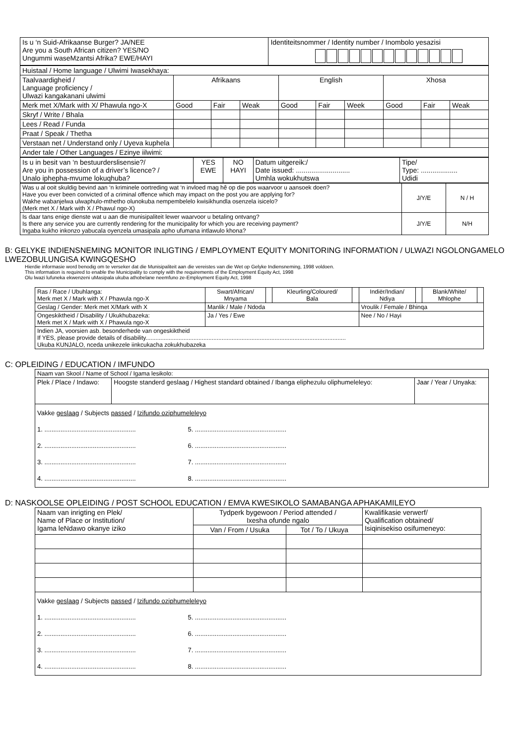| Is u ‘n Suid-Afrikaanse Burger? JA/NEE Are you a South African citizen? YES/NO Ungummi waseMzantsi Afrika? EWE/HAYI | Identiteitsnommer / Identity number / Inombolo yesazisi |
| Huistaal / Home language / Ulwimi Iwasekhaya: | | | | | | | | | |
| Taalvaardigheid / Language proficiency / Ulwazi kangakanani ulwimi | Afrikaans | | | English | | | Xhosa | | |
| Merk met X/Mark with X/ Phawula ngo-X | Good | Fair | Weak | Good | Fair | Week | Good | Fair | Weak |
| Skryf / Write / Bhala | | | | | | | | | |
| Lees / Read / Funda | | | | | | | | | |
| Praat / Speak / Thetha | | | | | | | | | |
| Verstaan net / Understand only / Uyeva kuphela | | | | | | | | | |
| Ander tale / Other Languages / Ezinye iilwimi: | | | | | | | | | |
| Is u in besit van ‘n bestuurderslisensie?/ Are you in possession of a driver’s licence? / Unalo iphepha-mvume lokuqhuba? | YES EWE | NO HAYI | Datum uitgereik:/ Date issued: ............................ Umhla wokukhutswa | Tipe/ Type: ................... Udidi |
| Was u al ooit skuldig bevind aan ‘n kriminele oortreding wat ‘n invloed mag hê op die pos waarvoor u aansoek doen? Have you ever been convicted of a criminal offence which may impact on the post you are applying for? Wakhe wabanjelwa ulwaphulo-mthetho olunokuba nempembelelo kwisikhundla osenzela isicelo? (Merk met X / Mark with X / Phawul ngo-X) | J/Y/E | N / H |
| Is daar tans enige dienste wat u aan die munisipaliteit lewer waarvoor u betaling ontvang? Is there any service you are currently rendering for the municipality for which you are receiving payment? Ingaba kukho inkonzo yabucala oyenzela umasipala apho ufumana intlawulo khona? | J/Y/E | N/H |
B: GELYKE INDIENSNEMING MONITOR INLIGTING / EMPLOYMENT EQUITY MONITORING INFORMATION / ULWAZI NGOLONGAMELO LWEZOBULUNGISA KWINGQESHO
Hierdie informasie word benodig om te verseker dat die Munisipaliteit aan die vereistes van die Wet op Gelyke Indiensneming, 1998 voldoen.
This information is required to enable the Municipality to comply with the requirements of the Employment Equity Act, 1998
Olu lwazi lufuneka ekwenzeni uMasipala ukuba athobelane neemfuno ze-Employment Equity Act, 1998
| Ras / Race / Ubuhlanga: Merk met X / Mark with X / Phawula ngo-X | Swart/African/ Mnyama | | Kleurling/Coloured/ Bala | | Indiër/Indian/ Ndiya | | Blank/White/ Mhlophe | |
| Geslag / Gender: Merk met X/Mark with X | Manlik / Male / Ndoda | | | | Vroulik / Female / Bhinqa | | | |
| Ongeskiktheid / Disability / Ukukhubazeka: Merk met X / Mark with X / Phawula ngo-X | Ja / Yes / Ewe | | | | Nee / No / Hayi | | | |
| Indien JA, voorsien asb. besonderhede van ongeskiktheid If YES, please provide details of disability......................................................................................................................... Ukuba KUNJALO, nceda unikezele iinkcukacha zokukhubazeka | | | | | | | | |
C: OPLEIDING / EDUCATION / IMFUNDO
| Naam van Skool / Name of School / Igama lesikolo: | | |
| Plek / Place / Indawo: | Hoogste standerd geslaag / Highest standard obtained / Ibanga eliphezulu oliphumeleleyo: | Jaar / Year / Unyaka: |
| Vakke geslaag / Subjects passed / Izifundo oziphumeleleyo 1. ................................................... 5. ................................................... 2. ................................................... 6. ................................................... 3. ................................................... 7. ................................................... 4. ................................................... 8. ................................................... | | |
D: NASKOOLSE OPLEIDING / POST SCHOOL EDUCATION / EMVA KWESIKOLO SAMABANGA APHAKAMILEYO
| Naam van inrigting en Plek/ Name of Place or Institution/ Igama leNdawo okanye iziko | Tydperk bygewoon / Period attended / Ixesha ofunde ngalo | | Kwalifikasie verwerf/ Qualification obtained/ Isiqinisekiso osifumeneyo: |
| | Van / From / Usuka | Tot / To / Ukuya | |
| Vakke geslaag / Subjects passed / Izifundo oziphumeleleyo 1. ................................................... 5. ................................................... 2. ................................................... 6. ................................................... 3. ................................................... 7. ................................................... 4. ................................................... 8. ................................................... | | | |